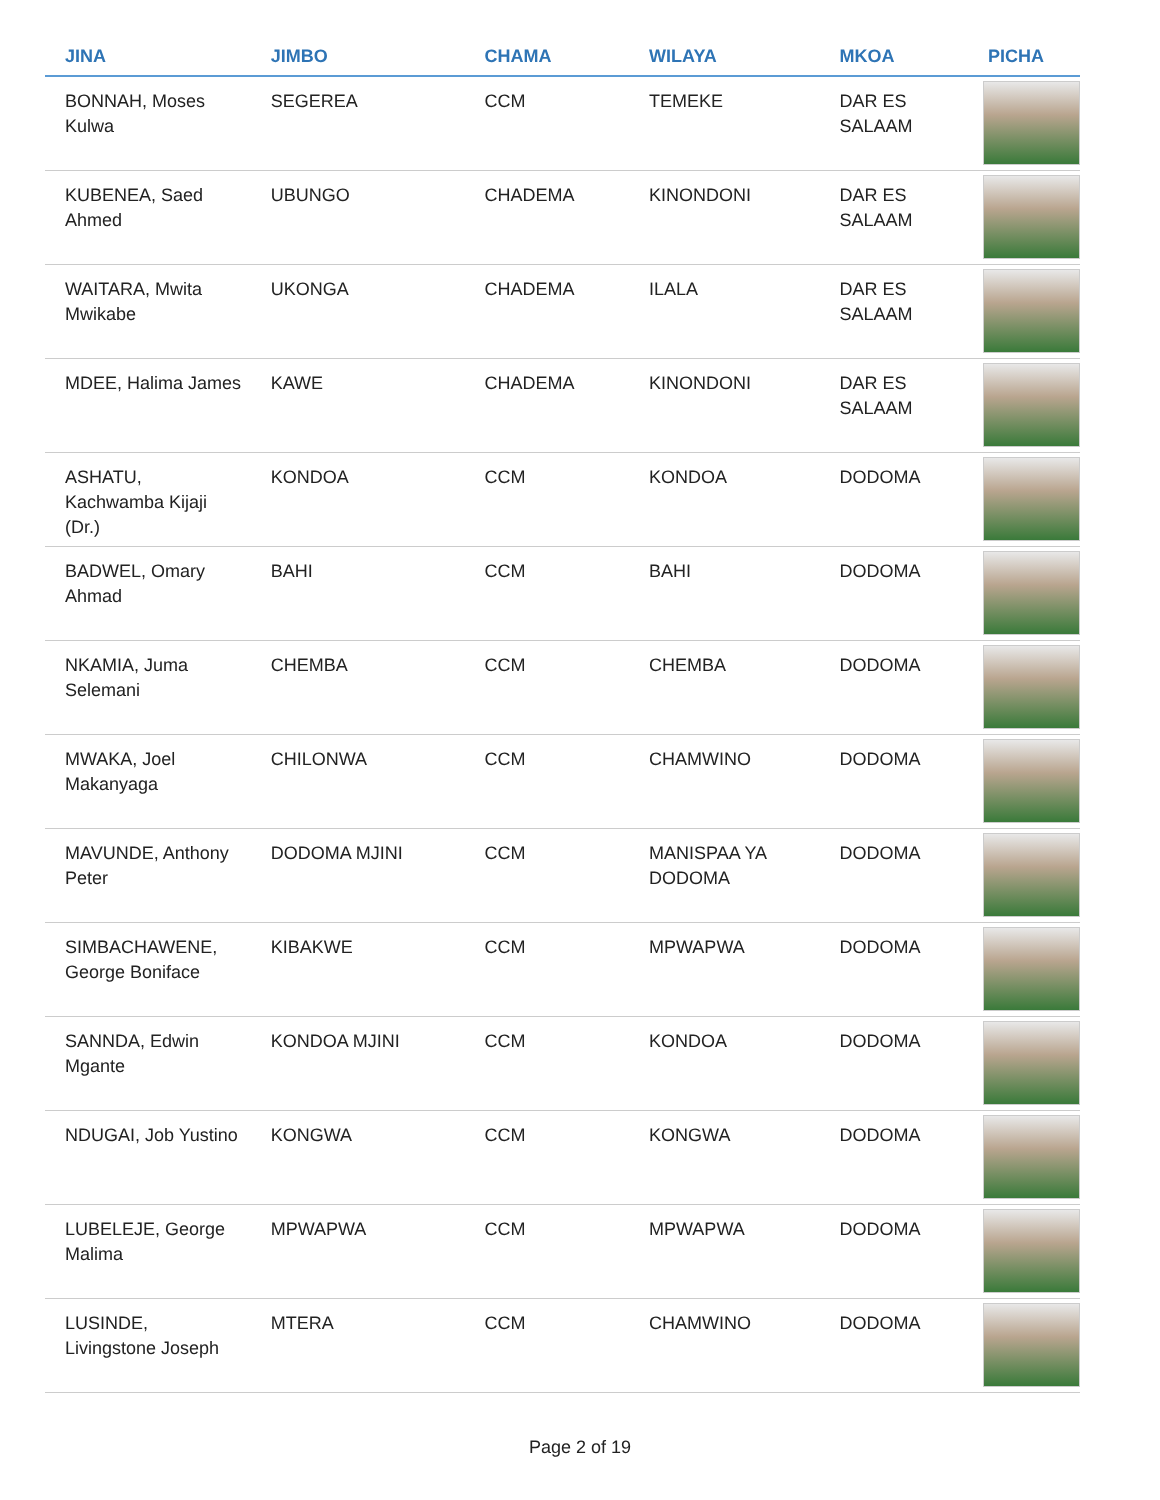| JINA | JIMBO | CHAMA | WILAYA | MKOA | PICHA |
| --- | --- | --- | --- | --- | --- |
| BONNAH, Moses Kulwa | SEGEREA | CCM | TEMEKE | DAR ES SALAAM | |
| KUBENEA, Saed Ahmed | UBUNGO | CHADEMA | KINONDONI | DAR ES SALAAM | |
| WAITARA, Mwita Mwikabe | UKONGA | CHADEMA | ILALA | DAR ES SALAAM | |
| MDEE, Halima James | KAWE | CHADEMA | KINONDONI | DAR ES SALAAM | |
| ASHATU, Kachwamba Kijaji (Dr.) | KONDOA | CCM | KONDOA | DODOMA | |
| BADWEL, Omary Ahmad | BAHI | CCM | BAHI | DODOMA | |
| NKAMIA, Juma Selemani | CHEMBA | CCM | CHEMBA | DODOMA | |
| MWAKA, Joel Makanyaga | CHILONWA | CCM | CHAMWINO | DODOMA | |
| MAVUNDE, Anthony Peter | DODOMA MJINI | CCM | MANISPAA YA DODOMA | DODOMA | |
| SIMBACHAWENE, George Boniface | KIBAKWE | CCM | MPWAPWA | DODOMA | |
| SANNDA, Edwin Mgante | KONDOA MJINI | CCM | KONDOA | DODOMA | |
| NDUGAI, Job Yustino | KONGWA | CCM | KONGWA | DODOMA | |
| LUBELEJE, George Malima | MPWAPWA | CCM | MPWAPWA | DODOMA | |
| LUSINDE, Livingstone Joseph | MTERA | CCM | CHAMWINO | DODOMA | |
Page 2 of 19